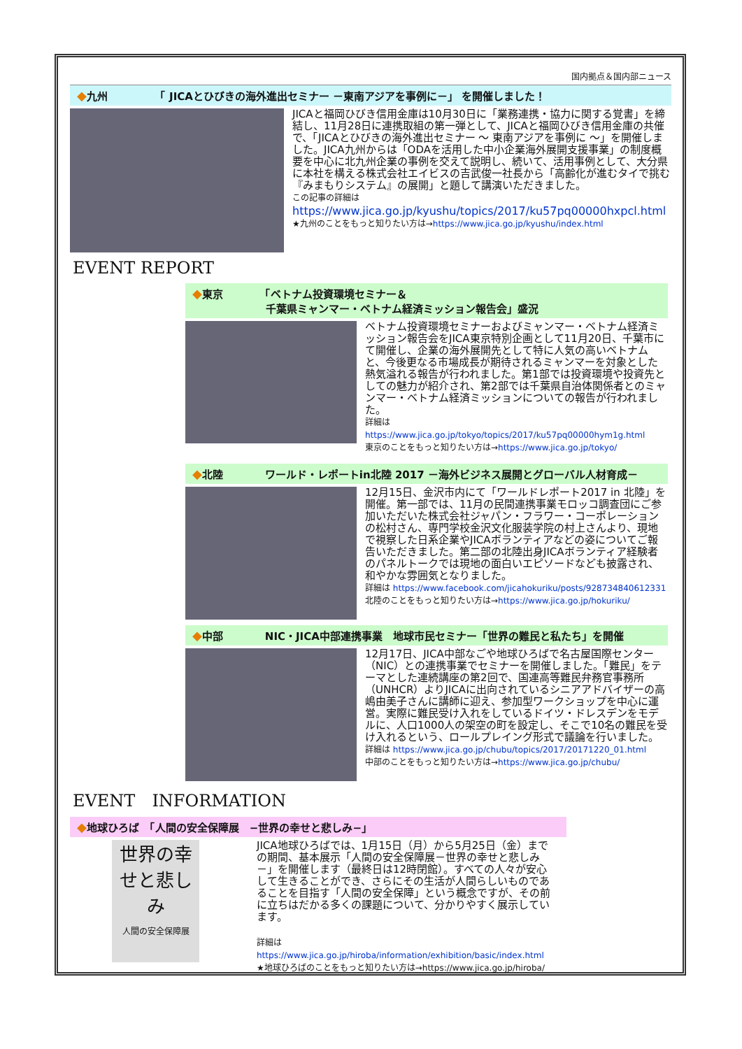国内拠点＆国内部ニュース
◆九州　　　　　「 JICAとひびきの海外進出セミナー －東南アジアを事例に－」 を開催しました！
JICAと福岡ひびき信用金庫は10月30日に「業務連携・協力に関する覚書」を締結し、11月28日に連携取組の第一弾として、JICAと福岡ひびき信用金庫の共催で、「JICAとひびきの海外進出セミナー ～ 東南アジアを事例に ～」を開催しました。JICA九州からは「ODAを活用した中小企業海外展開支援事業」の制度概要を中心に北九州企業の事例を交えて説明し、続いて、活用事例として、大分県に本社を構える株式会社エイビスの吉武俊一社長から「高齢化が進むタイで挑む『みまもりシステム』の展開」と題して講演いただきました。
この記事の詳細は
https://www.jica.go.jp/kyushu/topics/2017/ku57pq00000hxpcl.html
★九州のことをもっと知りたい方は→https://www.jica.go.jp/kyushu/index.html
EVENT REPORT
◆東京　　　　「ベトナム投資環境セミナー＆
　　　　　　　千葉県ミャンマー・ベトナム経済ミッション報告会」盛況
ベトナム投資環境セミナーおよびミャンマー・ベトナム経済ミッション報告会をJICA東京特別企画として11月20日、千葉市にて開催し、企業の海外展開先として特に人気の高いベトナムと、今後更なる市場成長が期待されるミャンマーを対象とした熱気溢れる報告が行われました。第1部では投資環境や投資先としての魅力が紹介され、第2部では千葉県自治体関係者とのミャンマー・ベトナム経済ミッションについての報告が行われました。
詳細は https://www.jica.go.jp/tokyo/topics/2017/ku57pq00000hym1g.html
東京のことをもっと知りたい方は→https://www.jica.go.jp/tokyo/
◆北陸　　　　ワールド・レポートin北陸 2017 －海外ビジネス展開とグローバル人材育成－
12月15日、金沢市内にて「ワールドレポート2017 in 北陸」を開催。第一部では、11月の民間連携事業モロッコ調査団にご参加いただいた株式会社ジャパン・フラワー・コーポレーションの松村さん、専門学校金沢文化服装学院の村上さんより、現地で視察した日系企業やJICAボランティアなどの姿についてご報告いただきました。第二部の北陸出身JICAボランティア経験者のパネルトークでは現地の面白いエピソードなども披露され、和やかな雰囲気となりました。
詳細は https://www.facebook.com/jicahokuriku/posts/928734840612331
北陸のことをもっと知りたい方は→https://www.jica.go.jp/hokuriku/
◆中部　　　　NIC・JICA中部連携事業　地球市民セミナー「世界の難民と私たち」を開催
12月17日、JICA中部なごや地球ひろばで名古屋国際センター（NIC）との連携事業でセミナーを開催しました。「難民」をテーマとした連続講座の第2回で、国連高等難民弁務官事務所（UNHCR）よりJICAに出向されているシニアアドバイザーの高嶋由美子さんに講師に迎え、参加型ワークショップを中心に運営。実際に難民受け入れをしているドイツ・ドレスデンをモデルに、人口1000人の架空の町を設定し、そこで10名の難民を受け入れるという、ロールプレイング形式で議論を行いました。
詳細は https://www.jica.go.jp/chubu/topics/2017/20171220_01.html
中部のことをもっと知りたい方は→https://www.jica.go.jp/chubu/
EVENT　INFORMATION
◆地球ひろば　「人間の安全保障展　−世界の幸せと悲しみ−」
世界の幸せと悲しみ
人間の安全保障展
JICA地球ひろばでは、1月15日（月）から5月25日（金）までの期間、基本展示「人間の安全保障展－世界の幸せと悲しみ－」を開催します（最終日は12時閉館）。すべての人々が安心して生きることができ、さらにその生活が人間らしいものであることを目指す「人間の安全保障」という概念ですが、その前に立ちはだかる多くの課題について、分かりやすく展示しています。
詳細はhttps://www.jica.go.jp/hiroba/information/exhibition/basic/index.html
★地球ひろばのことをもっと知りたい方は→https://www.jica.go.jp/hiroba/